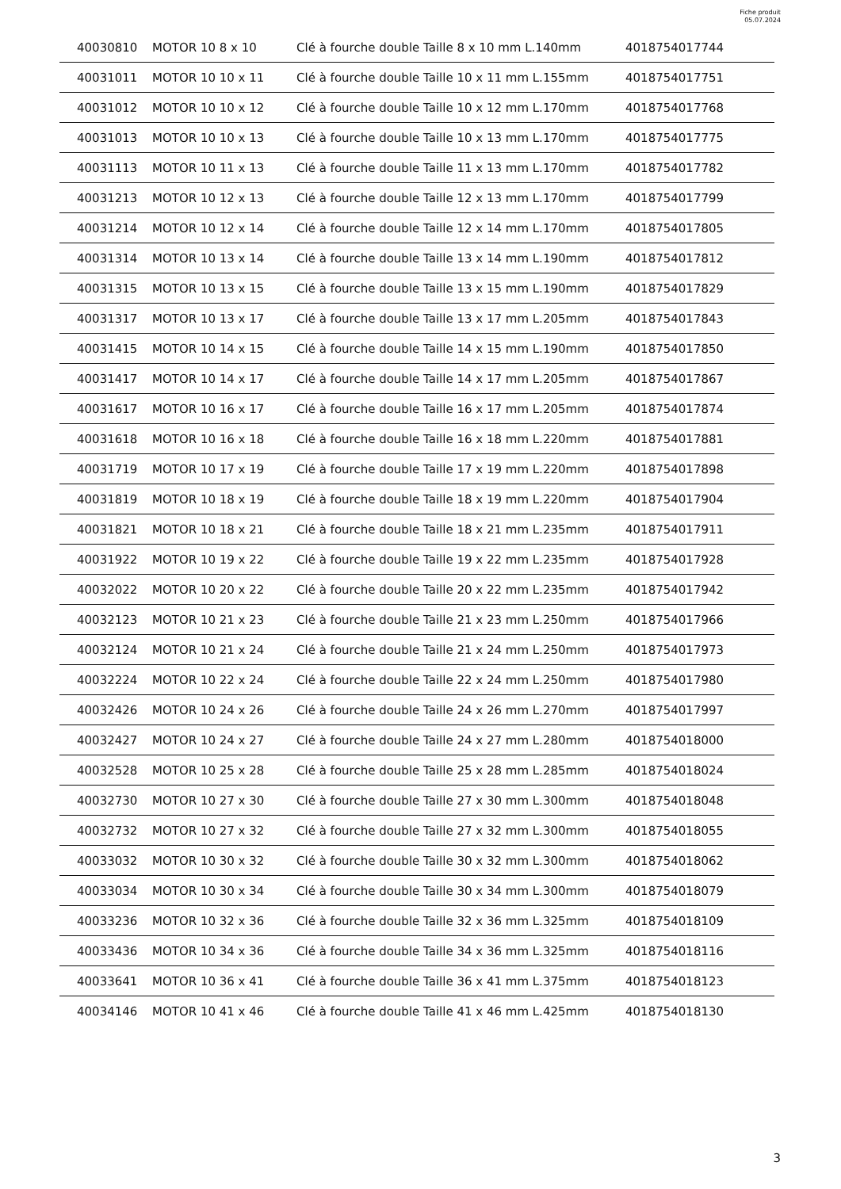Fiche produit
05.07.2024
| 40030810 | MOTOR 10 8 x 10 | Clé à fourche double Taille 8 x 10 mm L.140mm | 4018754017744 |
| 40031011 | MOTOR 10 10 x 11 | Clé à fourche double Taille 10 x 11 mm L.155mm | 4018754017751 |
| 40031012 | MOTOR 10 10 x 12 | Clé à fourche double Taille 10 x 12 mm L.170mm | 4018754017768 |
| 40031013 | MOTOR 10 10 x 13 | Clé à fourche double Taille 10 x 13 mm L.170mm | 4018754017775 |
| 40031113 | MOTOR 10 11 x 13 | Clé à fourche double Taille 11 x 13 mm L.170mm | 4018754017782 |
| 40031213 | MOTOR 10 12 x 13 | Clé à fourche double Taille 12 x 13 mm L.170mm | 4018754017799 |
| 40031214 | MOTOR 10 12 x 14 | Clé à fourche double Taille 12 x 14 mm L.170mm | 4018754017805 |
| 40031314 | MOTOR 10 13 x 14 | Clé à fourche double Taille 13 x 14 mm L.190mm | 4018754017812 |
| 40031315 | MOTOR 10 13 x 15 | Clé à fourche double Taille 13 x 15 mm L.190mm | 4018754017829 |
| 40031317 | MOTOR 10 13 x 17 | Clé à fourche double Taille 13 x 17 mm L.205mm | 4018754017843 |
| 40031415 | MOTOR 10 14 x 15 | Clé à fourche double Taille 14 x 15 mm L.190mm | 4018754017850 |
| 40031417 | MOTOR 10 14 x 17 | Clé à fourche double Taille 14 x 17 mm L.205mm | 4018754017867 |
| 40031617 | MOTOR 10 16 x 17 | Clé à fourche double Taille 16 x 17 mm L.205mm | 4018754017874 |
| 40031618 | MOTOR 10 16 x 18 | Clé à fourche double Taille 16 x 18 mm L.220mm | 4018754017881 |
| 40031719 | MOTOR 10 17 x 19 | Clé à fourche double Taille 17 x 19 mm L.220mm | 4018754017898 |
| 40031819 | MOTOR 10 18 x 19 | Clé à fourche double Taille 18 x 19 mm L.220mm | 4018754017904 |
| 40031821 | MOTOR 10 18 x 21 | Clé à fourche double Taille 18 x 21 mm L.235mm | 4018754017911 |
| 40031922 | MOTOR 10 19 x 22 | Clé à fourche double Taille 19 x 22 mm L.235mm | 4018754017928 |
| 40032022 | MOTOR 10 20 x 22 | Clé à fourche double Taille 20 x 22 mm L.235mm | 4018754017942 |
| 40032123 | MOTOR 10 21 x 23 | Clé à fourche double Taille 21 x 23 mm L.250mm | 4018754017966 |
| 40032124 | MOTOR 10 21 x 24 | Clé à fourche double Taille 21 x 24 mm L.250mm | 4018754017973 |
| 40032224 | MOTOR 10 22 x 24 | Clé à fourche double Taille 22 x 24 mm L.250mm | 4018754017980 |
| 40032426 | MOTOR 10 24 x 26 | Clé à fourche double Taille 24 x 26 mm L.270mm | 4018754017997 |
| 40032427 | MOTOR 10 24 x 27 | Clé à fourche double Taille 24 x 27 mm L.280mm | 4018754018000 |
| 40032528 | MOTOR 10 25 x 28 | Clé à fourche double Taille 25 x 28 mm L.285mm | 4018754018024 |
| 40032730 | MOTOR 10 27 x 30 | Clé à fourche double Taille 27 x 30 mm L.300mm | 4018754018048 |
| 40032732 | MOTOR 10 27 x 32 | Clé à fourche double Taille 27 x 32 mm L.300mm | 4018754018055 |
| 40033032 | MOTOR 10 30 x 32 | Clé à fourche double Taille 30 x 32 mm L.300mm | 4018754018062 |
| 40033034 | MOTOR 10 30 x 34 | Clé à fourche double Taille 30 x 34 mm L.300mm | 4018754018079 |
| 40033236 | MOTOR 10 32 x 36 | Clé à fourche double Taille 32 x 36 mm L.325mm | 4018754018109 |
| 40033436 | MOTOR 10 34 x 36 | Clé à fourche double Taille 34 x 36 mm L.325mm | 4018754018116 |
| 40033641 | MOTOR 10 36 x 41 | Clé à fourche double Taille 36 x 41 mm L.375mm | 4018754018123 |
| 40034146 | MOTOR 10 41 x 46 | Clé à fourche double Taille 41 x 46 mm L.425mm | 4018754018130 |
3